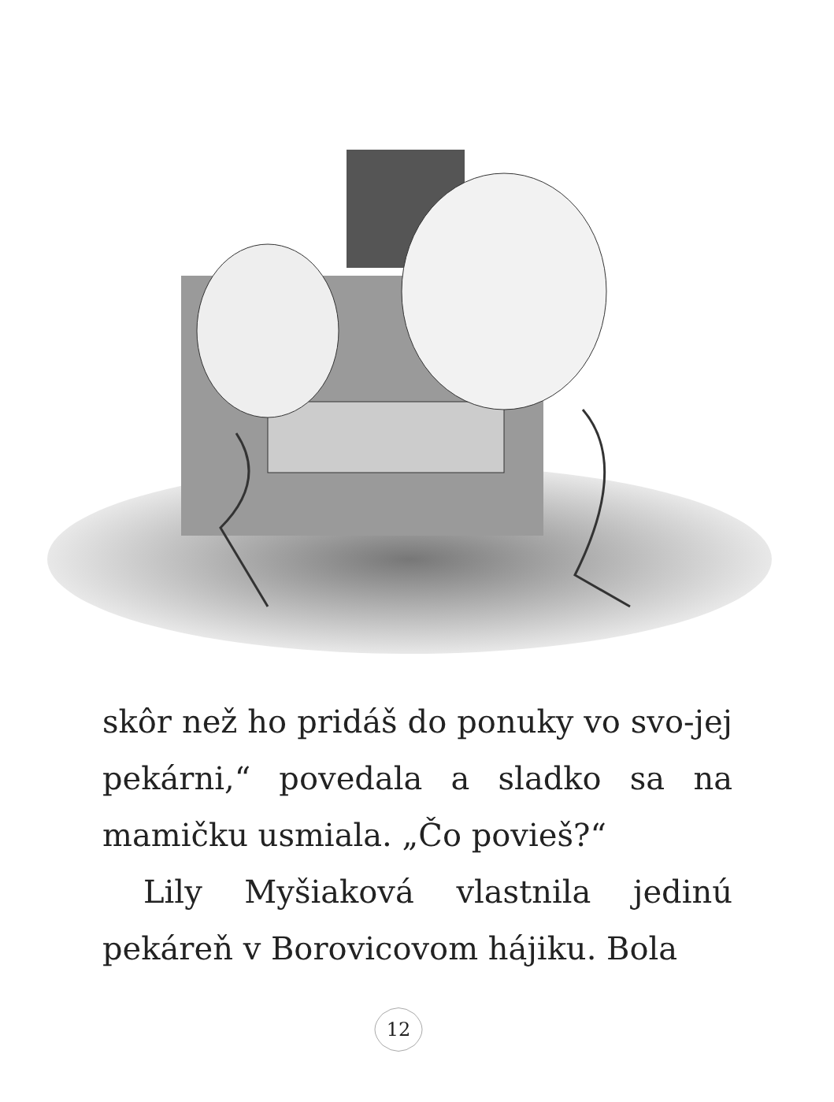skôr než ho pridáš do ponuky vo svo-jej pekárni,“ povedala a sladko sa na mamičku usmiala. „Čo povieš?“
Lily Myšiaková vlastnila jedinú pekáreň v Borovicovom hájiku. Bola
12